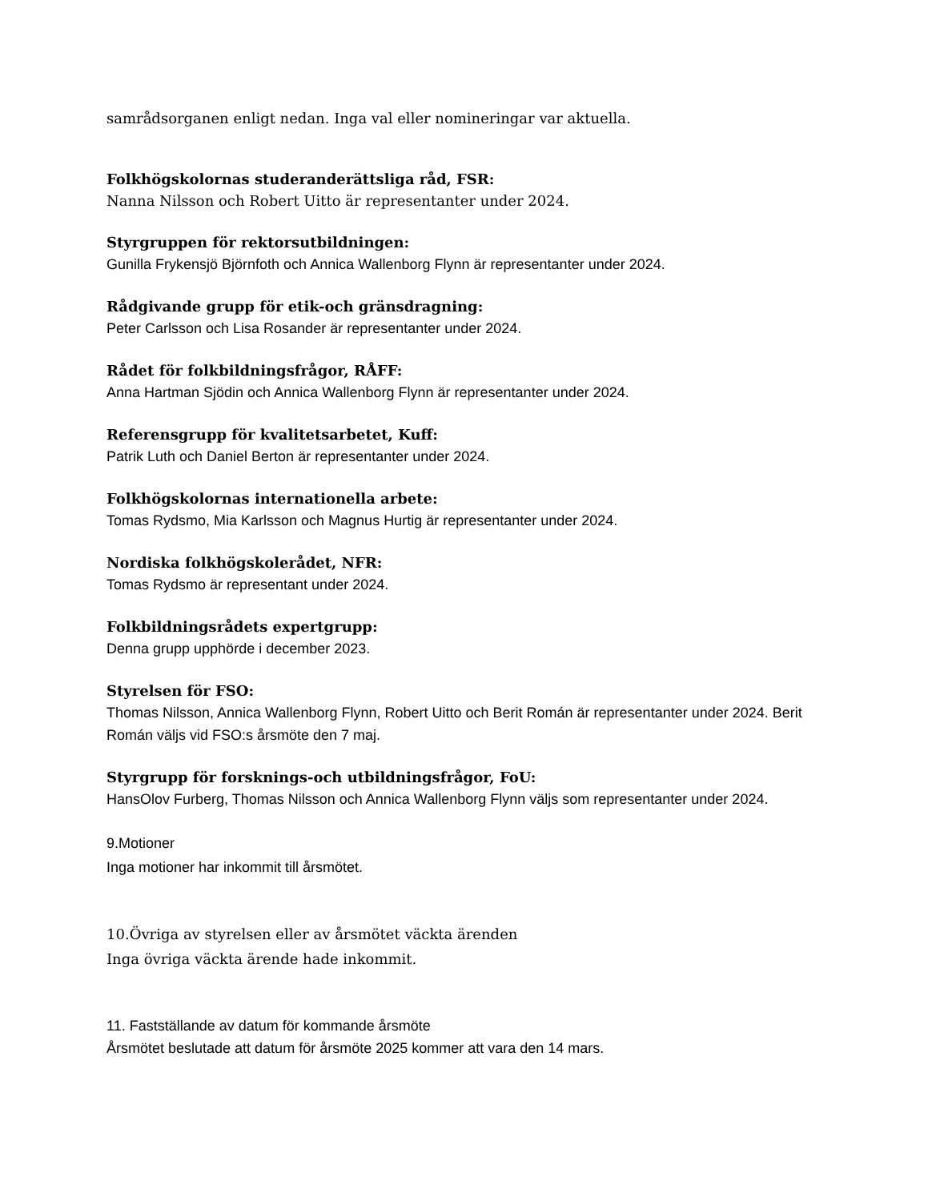samrådsorganen enligt nedan. Inga val eller nomineringar var aktuella.
Folkhögskolornas studeranderättsliga råd, FSR:
Nanna Nilsson och Robert Uitto är representanter under 2024.
Styrgruppen för rektorsutbildningen:
Gunilla Frykensjö Björnfoth och Annica Wallenborg Flynn är representanter under 2024.
Rådgivande grupp för etik-och gränsdragning:
Peter Carlsson och Lisa Rosander är representanter under 2024.
Rådet för folkbildningsfrågor, RÅFF:
Anna Hartman Sjödin och Annica Wallenborg Flynn är representanter under 2024.
Referensgrupp för kvalitetsarbetet, Kuff:
Patrik Luth och Daniel Berton är representanter under 2024.
Folkhögskolornas internationella arbete:
Tomas Rydsmo, Mia Karlsson och Magnus Hurtig är representanter under 2024.
Nordiska folkhögskolerådet, NFR:
Tomas Rydsmo är representant under 2024.
Folkbildningsrådets expertgrupp:
Denna grupp upphörde i december 2023.
Styrelsen för FSO:
Thomas Nilsson, Annica Wallenborg Flynn, Robert Uitto och Berit Román är representanter under 2024. Berit Román väljs vid FSO:s årsmöte den 7 maj.
Styrgrupp för forsknings-och utbildningsfrågor, FoU:
HansOlov Furberg, Thomas Nilsson och Annica Wallenborg Flynn väljs som representanter under 2024.
9.Motioner
Inga motioner har inkommit till årsmötet.
10.Övriga av styrelsen eller av årsmötet väckta ärenden
Inga övriga väckta ärende hade inkommit.
11. Fastställande av datum för kommande årsmöte
Årsmötet beslutade att datum för årsmöte 2025 kommer att vara den 14 mars.